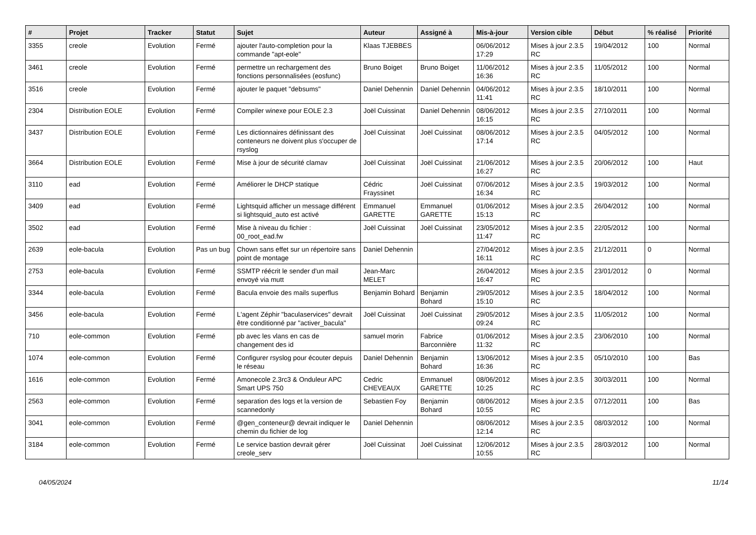| # | Projet | Tracker | Statut | Sujet | Auteur | Assigné à | Mis-à-jour | Version cible | Début | % réalisé | Priorité |
| --- | --- | --- | --- | --- | --- | --- | --- | --- | --- | --- | --- |
| 3355 | creole | Evolution | Fermé | ajouter l'auto-completion pour la commande "apt-eole" | Klaas TJEBBES | | 06/06/2012 17:29 | Mises à jour 2.3.5 RC | 19/04/2012 | 100 | Normal |
| 3461 | creole | Evolution | Fermé | permettre un rechargement des fonctions personnalisées (eosfunc) | Bruno Boiget | Bruno Boiget | 11/06/2012 16:36 | Mises à jour 2.3.5 RC | 11/05/2012 | 100 | Normal |
| 3516 | creole | Evolution | Fermé | ajouter le paquet "debsums" | Daniel Dehennin | Daniel Dehennin | 04/06/2012 11:41 | Mises à jour 2.3.5 RC | 18/10/2011 | 100 | Normal |
| 2304 | Distribution EOLE | Evolution | Fermé | Compiler winexe pour EOLE 2.3 | Joël Cuissinat | Daniel Dehennin | 08/06/2012 16:15 | Mises à jour 2.3.5 RC | 27/10/2011 | 100 | Normal |
| 3437 | Distribution EOLE | Evolution | Fermé | Les dictionnaires définissant des conteneurs ne doivent plus s'occuper de rsyslog | Joël Cuissinat | Joël Cuissinat | 08/06/2012 17:14 | Mises à jour 2.3.5 RC | 04/05/2012 | 100 | Normal |
| 3664 | Distribution EOLE | Evolution | Fermé | Mise à jour de sécurité clamav | Joël Cuissinat | Joël Cuissinat | 21/06/2012 16:27 | Mises à jour 2.3.5 RC | 20/06/2012 | 100 | Haut |
| 3110 | ead | Evolution | Fermé | Améliorer le DHCP statique | Cédric Frayssinet | Joël Cuissinat | 07/06/2012 16:34 | Mises à jour 2.3.5 RC | 19/03/2012 | 100 | Normal |
| 3409 | ead | Evolution | Fermé | Lightsquid afficher un message différent si lightsquid_auto est activé | Emmanuel GARETTE | Emmanuel GARETTE | 01/06/2012 15:13 | Mises à jour 2.3.5 RC | 26/04/2012 | 100 | Normal |
| 3502 | ead | Evolution | Fermé | Mise à niveau du fichier : 00_root_ead.fw | Joël Cuissinat | Joël Cuissinat | 23/05/2012 11:47 | Mises à jour 2.3.5 RC | 22/05/2012 | 100 | Normal |
| 2639 | eole-bacula | Evolution | Pas un bug | Chown sans effet sur un répertoire sans point de montage | Daniel Dehennin | | 27/04/2012 16:11 | Mises à jour 2.3.5 RC | 21/12/2011 | 0 | Normal |
| 2753 | eole-bacula | Evolution | Fermé | SSMTP réécrit le sender d'un mail envoyé via mutt | Jean-Marc MELET | | 26/04/2012 16:47 | Mises à jour 2.3.5 RC | 23/01/2012 | 0 | Normal |
| 3344 | eole-bacula | Evolution | Fermé | Bacula envoie des mails superflus | Benjamin Bohard | Benjamin Bohard | 29/05/2012 15:10 | Mises à jour 2.3.5 RC | 18/04/2012 | 100 | Normal |
| 3456 | eole-bacula | Evolution | Fermé | L'agent Zéphir "baculaservices" devrait être conditionné par "activer_bacula" | Joël Cuissinat | Joël Cuissinat | 29/05/2012 09:24 | Mises à jour 2.3.5 RC | 11/05/2012 | 100 | Normal |
| 710 | eole-common | Evolution | Fermé | pb avec les vlans en cas de changement des id | samuel morin | Fabrice Barconnière | 01/06/2012 11:32 | Mises à jour 2.3.5 RC | 23/06/2010 | 100 | Normal |
| 1074 | eole-common | Evolution | Fermé | Configurer rsyslog pour écouter depuis le réseau | Daniel Dehennin | Benjamin Bohard | 13/06/2012 16:36 | Mises à jour 2.3.5 RC | 05/10/2010 | 100 | Bas |
| 1616 | eole-common | Evolution | Fermé | Amonecole 2.3rc3 & Onduleur APC Smart UPS 750 | Cedric CHEVEAUX | Emmanuel GARETTE | 08/06/2012 10:25 | Mises à jour 2.3.5 RC | 30/03/2011 | 100 | Normal |
| 2563 | eole-common | Evolution | Fermé | separation des logs et la version de scannedonly | Sebastien Foy | Benjamin Bohard | 08/06/2012 10:55 | Mises à jour 2.3.5 RC | 07/12/2011 | 100 | Bas |
| 3041 | eole-common | Evolution | Fermé | @gen_conteneur@ devrait indiquer le chemin du fichier de log | Daniel Dehennin | | 08/06/2012 12:14 | Mises à jour 2.3.5 RC | 08/03/2012 | 100 | Normal |
| 3184 | eole-common | Evolution | Fermé | Le service bastion devrait gérer creole_serv | Joël Cuissinat | Joël Cuissinat | 12/06/2012 10:55 | Mises à jour 2.3.5 RC | 28/03/2012 | 100 | Normal |
04/05/2024 11/14